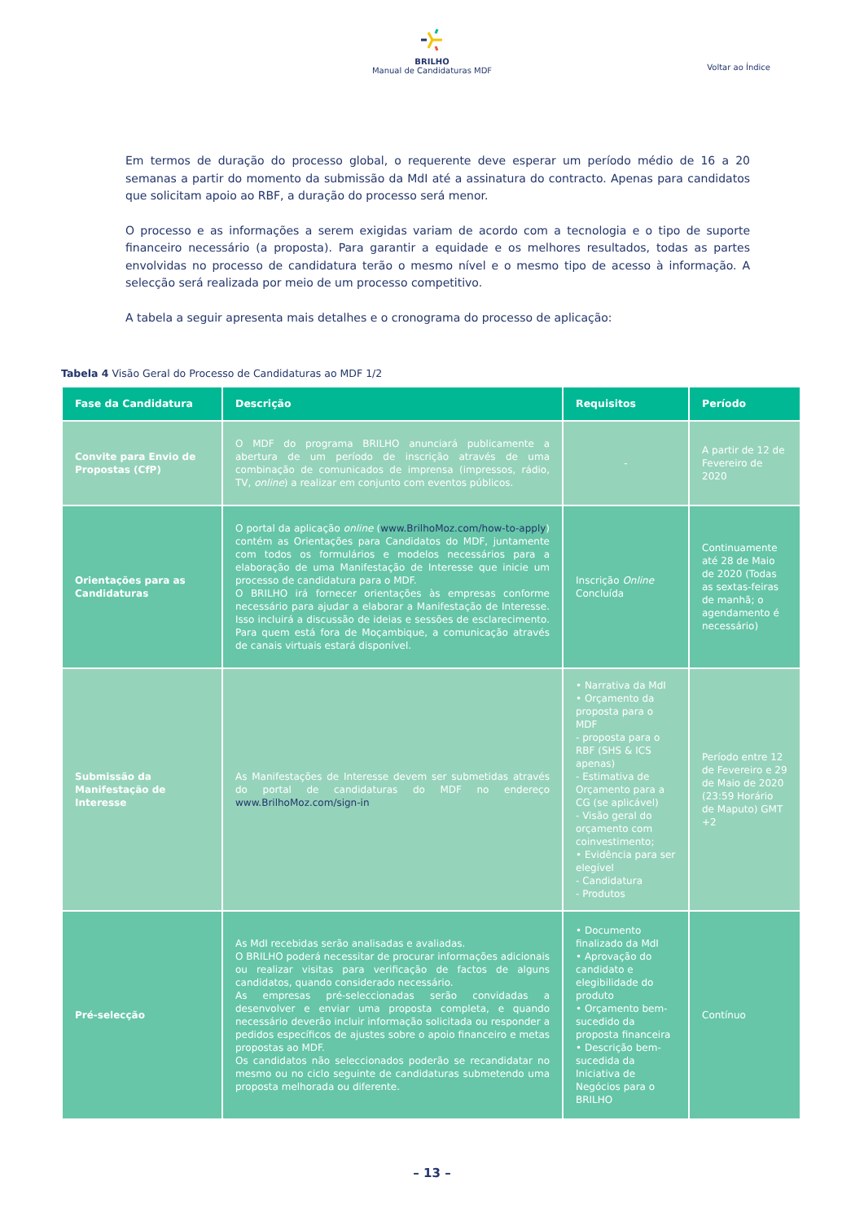BRILHO
Manual de Candidaturas MDF
Voltar ao Índice
Em termos de duração do processo global, o requerente deve esperar um período médio de 16 a 20 semanas a partir do momento da submissão da MdI até a assinatura do contracto. Apenas para candidatos que solicitam apoio ao RBF, a duração do processo será menor.
O processo e as informações a serem exigidas variam de acordo com a tecnologia e o tipo de suporte financeiro necessário (a proposta). Para garantir a equidade e os melhores resultados, todas as partes envolvidas no processo de candidatura terão o mesmo nível e o mesmo tipo de acesso à informação. A selecção será realizada por meio de um processo competitivo.
A tabela a seguir apresenta mais detalhes e o cronograma do processo de aplicação:
Tabela 4 Visão Geral do Processo de Candidaturas ao MDF 1/2
| Fase da Candidatura | Descrição | Requisitos | Período |
| --- | --- | --- | --- |
| Convite para Envio de Propostas (CfP) | O MDF do programa BRILHO anunciará publicamente a abertura de um período de inscrição através de uma combinação de comunicados de imprensa (impressos, rádio, TV, online ) a realizar em conjunto com eventos públicos. | - | A partir de 12 de Fevereiro de 2020 |
| Orientações para as Candidaturas | O portal da aplicação online ( www.BrilhoMoz.com/how-to-apply ) contém as Orientações para Candidatos do MDF, juntamente com todos os formulários e modelos necessários para a elaboração de uma Manifestação de Interesse que inicie um processo de candidatura para o MDF. O BRILHO irá fornecer orientações às empresas conforme necessário para ajudar a elaborar a Manifestação de Interesse. Isso incluirá a discussão de ideias e sessões de esclarecimento. Para quem está fora de Moçambique, a comunicação através de canais virtuais estará disponível. | Inscrição Online Concluída | Continuamente até 28 de Maio de 2020 (Todas as sextas-feiras de manhã; o agendamento é necessário) |
| Submissão da Manifestação de Interesse | As Manifestações de Interesse devem ser submetidas através do portal de candidaturas do MDF no endereço www.BrilhoMoz.com/sign-in | • Narrativa da MdI • Orçamento da proposta para o MDF - proposta para o RBF (SHS & ICS apenas) - Estimativa de Orçamento para a CG (se aplicável) - Visão geral do orçamento com coinvestimento; • Evidência para ser elegível - Candidatura - Produtos | Período entre 12 de Fevereiro e 29 de Maio de 2020 (23:59 Horário de Maputo) GMT +2 |
| Pré-selecção | As MdI recebidas serão analisadas e avaliadas. O BRILHO poderá necessitar de procurar informações adicionais ou realizar visitas para verificação de factos de alguns candidatos, quando considerado necessário. As empresas pré-seleccionadas serão convidadas a desenvolver e enviar uma proposta completa, e quando necessário deverão incluir informação solicitada ou responder a pedidos específicos de ajustes sobre o apoio financeiro e metas propostas ao MDF. Os candidatos não seleccionados poderão se recandidatar no mesmo ou no ciclo seguinte de candidaturas submetendo uma proposta melhorada ou diferente. | • Documento finalizado da MdI • Aprovação do candidato e elegibilidade do produto • Orçamento bem-sucedido da proposta financeira • Descrição bem-sucedida da Iniciativa de Negócios para o BRILHO | Contínuo |
– 13 –